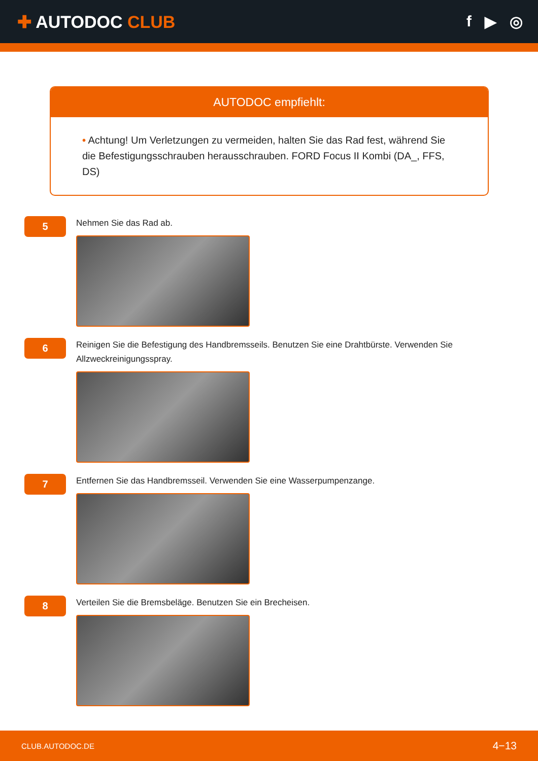✚ AUTODOC CLUB f ▶ ◎
AUTODOC empfiehlt:
• Achtung! Um Verletzungen zu vermeiden, halten Sie das Rad fest, während Sie die Befestigungsschrauben herausschrauben. FORD Focus II Kombi (DA_, FFS, DS)
5
Nehmen Sie das Rad ab.
6
Reinigen Sie die Befestigung des Handbremsseils. Benutzen Sie eine Drahtbürste. Verwenden Sie Allzweckreinigungsspray.
7
Entfernen Sie das Handbremsseil. Verwenden Sie eine Wasserpumpenzange.
8
Verteilen Sie die Bremsbeläge. Benutzen Sie ein Brecheisen.
CLUB.AUTODOC.DE 4−13